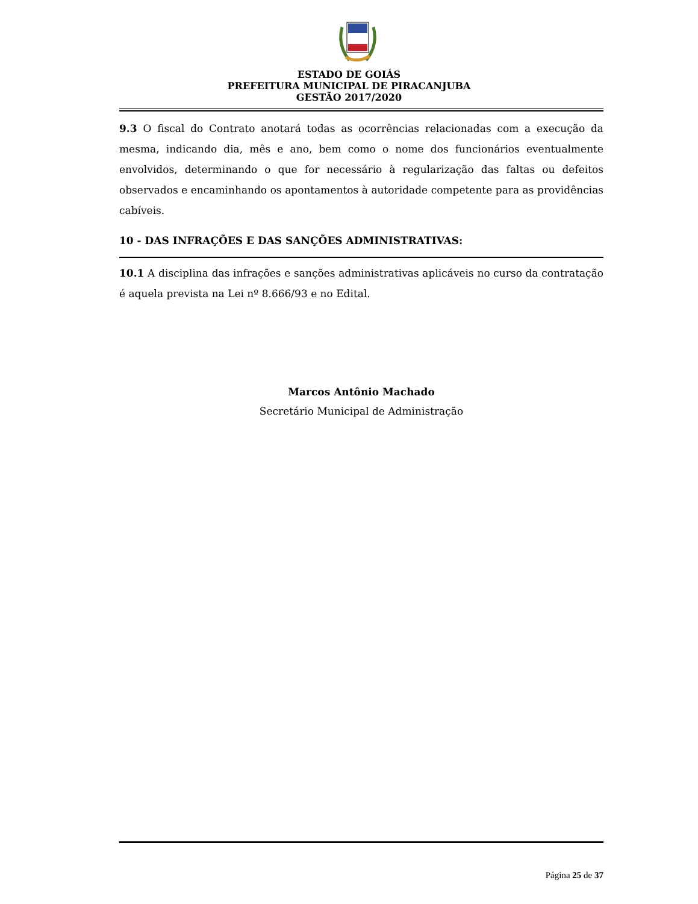ESTADO DE GOIÁS
PREFEITURA MUNICIPAL DE PIRACANJUBA
GESTÃO 2017/2020
9.3 O fiscal do Contrato anotará todas as ocorrências relacionadas com a execução da mesma, indicando dia, mês e ano, bem como o nome dos funcionários eventualmente envolvidos, determinando o que for necessário à regularização das faltas ou defeitos observados e encaminhando os apontamentos à autoridade competente para as providências cabíveis.
10 - DAS INFRAÇÕES E DAS SANÇÕES ADMINISTRATIVAS:
10.1 A disciplina das infrações e sanções administrativas aplicáveis no curso da contratação é aquela prevista na Lei nº 8.666/93 e no Edital.
Marcos Antônio Machado
Secretário Municipal de Administração
Página 25 de 37